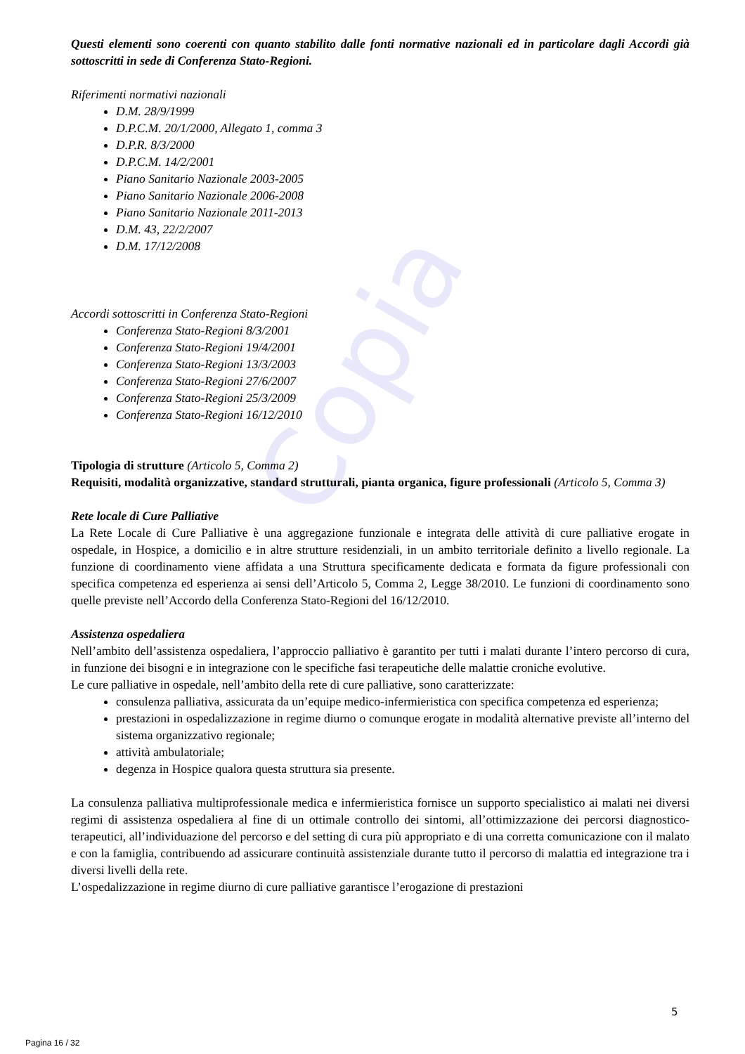Copia
Questi elementi sono coerenti con quanto stabilito dalle fonti normative nazionali ed in particolare dagli Accordi già sottoscritti in sede di Conferenza Stato-Regioni.
Riferimenti normativi nazionali
D.M. 28/9/1999
D.P.C.M. 20/1/2000, Allegato 1, comma 3
D.P.R. 8/3/2000
D.P.C.M. 14/2/2001
Piano Sanitario Nazionale 2003-2005
Piano Sanitario Nazionale 2006-2008
Piano Sanitario Nazionale 2011-2013
D.M. 43, 22/2/2007
D.M. 17/12/2008
Accordi sottoscritti in Conferenza Stato-Regioni
Conferenza Stato-Regioni 8/3/2001
Conferenza Stato-Regioni 19/4/2001
Conferenza Stato-Regioni 13/3/2003
Conferenza Stato-Regioni 27/6/2007
Conferenza Stato-Regioni 25/3/2009
Conferenza Stato-Regioni 16/12/2010
Tipologia di strutture (Articolo 5, Comma 2)
Requisiti, modalità organizzative, standard strutturali, pianta organica, figure professionali (Articolo 5, Comma 3)
Rete locale di Cure Palliative
La Rete Locale di Cure Palliative è una aggregazione funzionale e integrata delle attività di cure palliative erogate in ospedale, in Hospice, a domicilio e in altre strutture residenziali, in un ambito territoriale definito a livello regionale. La funzione di coordinamento viene affidata a una Struttura specificamente dedicata e formata da figure professionali con specifica competenza ed esperienza ai sensi dell’Articolo 5, Comma 2, Legge 38/2010. Le funzioni di coordinamento sono quelle previste nell’Accordo della Conferenza Stato-Regioni del 16/12/2010.
Assistenza ospedaliera
Nell’ambito dell’assistenza ospedaliera, l’approccio palliativo è garantito per tutti i malati durante l’intero percorso di cura, in funzione dei bisogni e in integrazione con le specifiche fasi terapeutiche delle malattie croniche evolutive.
Le cure palliative in ospedale, nell’ambito della rete di cure palliative, sono caratterizzate:
consulenza palliativa, assicurata da un’equipe medico-infermieristica con specifica competenza ed esperienza;
prestazioni in ospedalizzazione in regime diurno o comunque erogate in modalità alternative previste all’interno del sistema organizzativo regionale;
attività ambulatoriale;
degenza in Hospice qualora questa struttura sia presente.
La consulenza palliativa multiprofessionale medica e infermieristica fornisce un supporto specialistico ai malati nei diversi regimi di assistenza ospedaliera al fine di un ottimale controllo dei sintomi, all’ottimizzazione dei percorsi diagnostico-terapeutici, all’individuazione del percorso e del setting di cura più appropriato e di una corretta comunicazione con il malato e con la famiglia, contribuendo ad assicurare continuità assistenziale durante tutto il percorso di malattia ed integrazione tra i diversi livelli della rete.
L’ospedalizzazione in regime diurno di cure palliative garantisce l’erogazione di prestazioni
5
Pagina 16 / 32